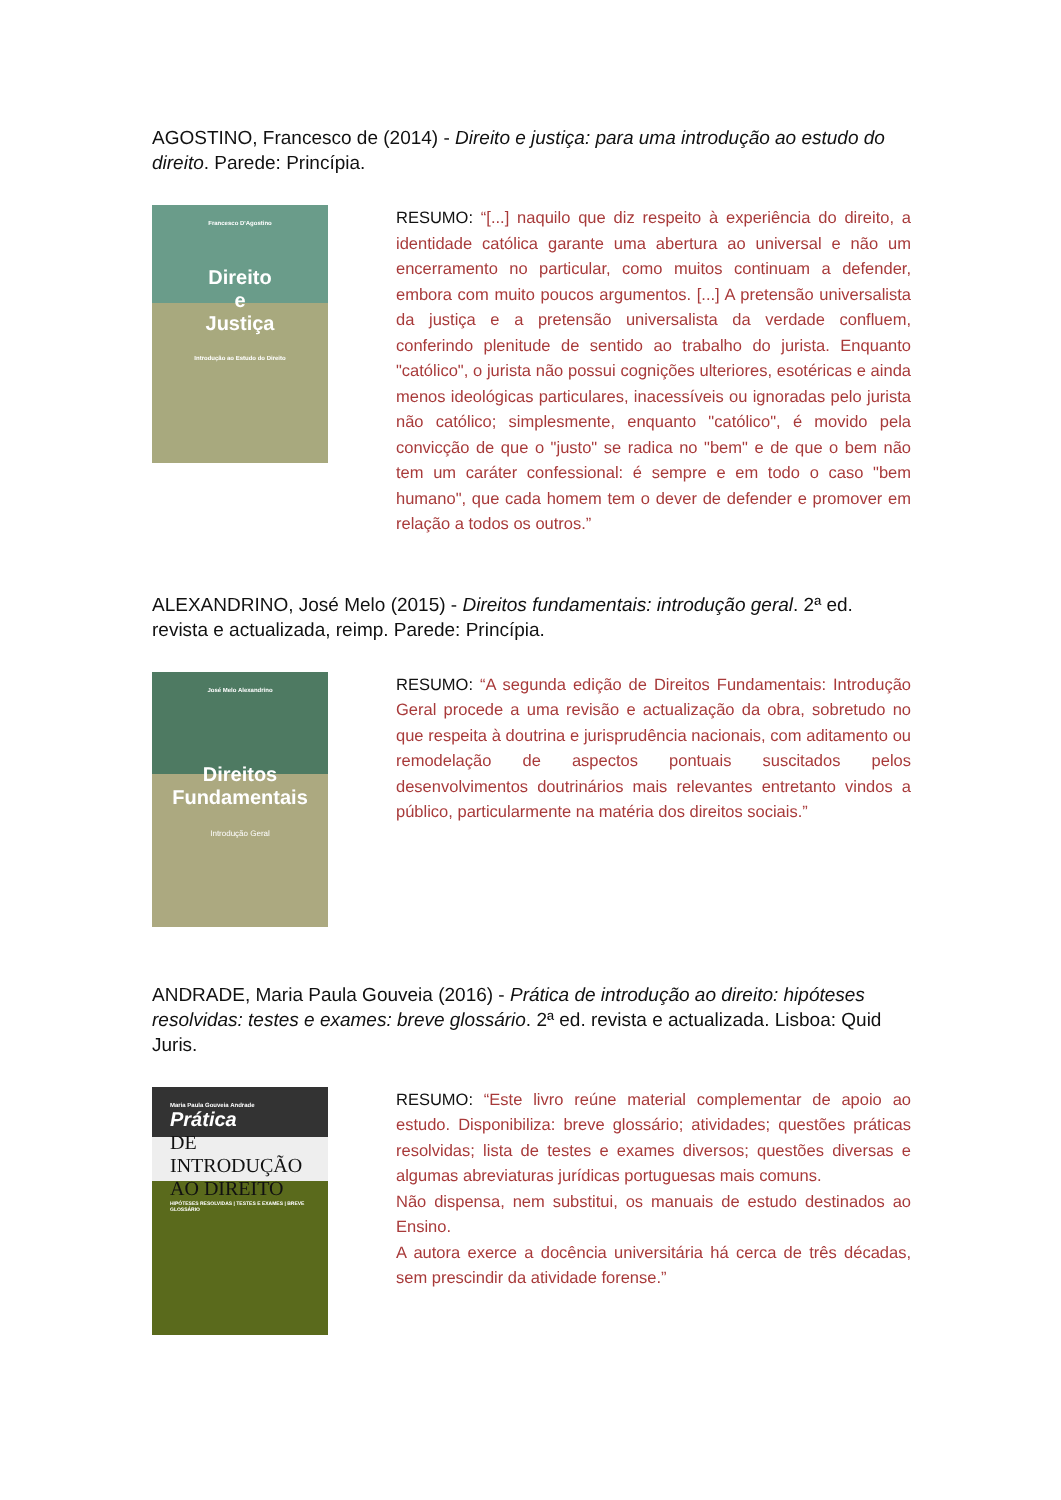AGOSTINO, Francesco de (2014) - Direito e justiça: para uma introdução ao estudo do direito. Parede: Princípia.
Francesco D'Agostino
Direito
e
Justiça
Introdução ao Estudo do Direito
RESUMO: “[...] naquilo que diz respeito à experiência do direito, a identidade católica garante uma abertura ao universal e não um encerramento no particular, como muitos continuam a defender, embora com muito poucos argumentos. [...] A pretensão universalista da justiça e a pretensão universalista da verdade confluem, conferindo plenitude de sentido ao trabalho do jurista. Enquanto "católico", o jurista não possui cognições ulteriores, esotéricas e ainda menos ideológicas particulares, inacessíveis ou ignoradas pelo jurista não católico; simplesmente, enquanto "católico", é movido pela convicção de que o "justo" se radica no "bem" e de que o bem não tem um caráter confessional: é sempre e em todo o caso "bem humano", que cada homem tem o dever de defender e promover em relação a todos os outros.”
ALEXANDRINO, José Melo (2015) - Direitos fundamentais: introdução geral. 2ª ed. revista e actualizada, reimp. Parede: Princípia.
José Melo Alexandrino
Direitos
Fundamentais
Introdução Geral
RESUMO: “A segunda edição de Direitos Fundamentais: Introdução Geral procede a uma revisão e actualização da obra, sobretudo no que respeita à doutrina e jurisprudência nacionais, com aditamento ou remodelação de aspectos pontuais suscitados pelos desenvolvimentos doutrinários mais relevantes entretanto vindos a público, particularmente na matéria dos direitos sociais.”
ANDRADE, Maria Paula Gouveia (2016) - Prática de introdução ao direito: hipóteses resolvidas: testes e exames: breve glossário. 2ª ed. revista e actualizada. Lisboa: Quid Juris.
Maria Paula Gouveia Andrade
Prática
DE INTRODUÇÃO AO DIREITO
HIPÓTESES RESOLVIDAS | TESTES E EXAMES | BREVE GLOSSÁRIO
RESUMO: “Este livro reúne material complementar de apoio ao estudo. Disponibiliza: breve glossário; atividades; questões práticas resolvidas; lista de testes e exames diversos; questões diversas e algumas abreviaturas jurídicas portuguesas mais comuns.
Não dispensa, nem substitui, os manuais de estudo destinados ao Ensino.
A autora exerce a docência universitária há cerca de três décadas, sem prescindir da atividade forense.”